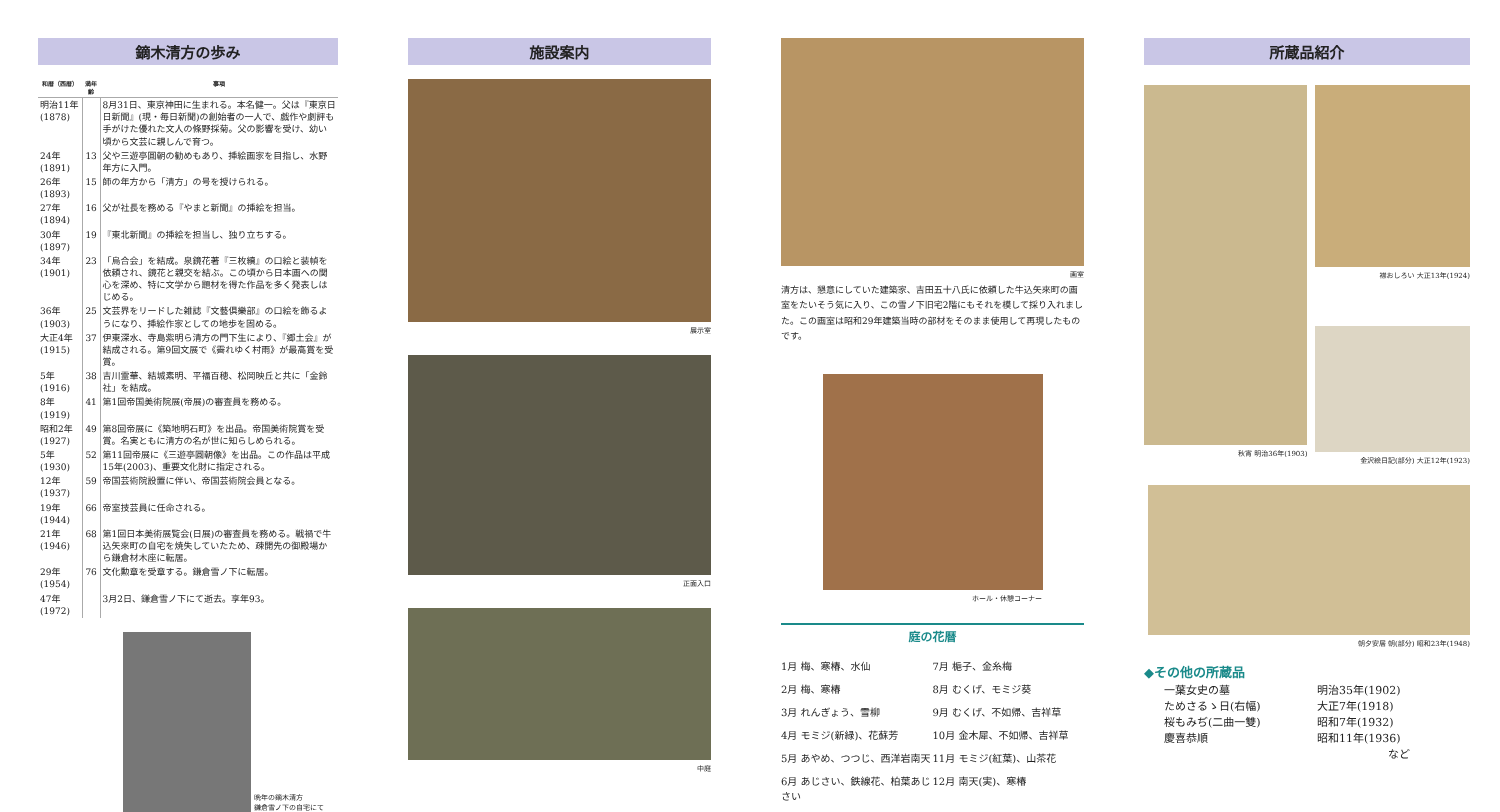鏑木清方の歩み
| 和暦（西暦） | 満年齢 | 事項 |
| --- | --- | --- |
| 明治11年(1878) | | 8月31日、東京神田に生まれる。本名健一。父は『東京日日新聞』(現・毎日新聞)の創始者の一人で、戯作や劇評も手がけた優れた文人の條野採菊。父の影響を受け、幼い頃から文芸に親しんで育つ。 |
| 24年(1891) | 13 | 父や三遊亭圓朝の勧めもあり、挿絵画家を目指し、水野年方に入門。 |
| 26年(1893) | 15 | 師の年方から「清方」の号を授けられる。 |
| 27年(1894) | 16 | 父が社長を務める『やまと新聞』の挿絵を担当。 |
| 30年(1897) | 19 | 『東北新聞』の挿絵を担当し、独り立ちする。 |
| 34年(1901) | 23 | 「烏合会」を結成。泉鏡花著『三枚續』の口絵と装幀を依頼され、鏡花と親交を結ぶ。この頃から日本画への関心を深め、特に文学から題材を得た作品を多く発表しはじめる。 |
| 36年(1903) | 25 | 文芸界をリードした雑誌『文藝倶樂部』の口絵を飾るようになり、挿絵作家としての地歩を固める。 |
| 大正4年(1915) | 37 | 伊東深水、寺島紫明ら清方の門下生により、『郷土会』が結成される。第9回文展で《霽れゆく村雨》が最高賞を受賞。 |
| 5年(1916) | 38 | 吉川霊華、結城素明、平福百穂、松岡映丘と共に「金鈴社」を結成。 |
| 8年(1919) | 41 | 第1回帝国美術院展(帝展)の審査員を務める。 |
| 昭和2年(1927) | 49 | 第8回帝展に《築地明石町》を出品。帝国美術院賞を受賞。名実ともに清方の名が世に知らしめられる。 |
| 5年(1930) | 52 | 第11回帝展に《三遊亭圓朝像》を出品。この作品は平成15年(2003)、重要文化財に指定される。 |
| 12年(1937) | 59 | 帝国芸術院設置に伴い、帝国芸術院会員となる。 |
| 19年(1944) | 66 | 帝室技芸員に任命される。 |
| 21年(1946) | 68 | 第1回日本美術展覧会(日展)の審査員を務める。戦禍で牛込矢來町の自宅を焼失していたため、疎開先の御殿場から鎌倉材木座に転居。 |
| 29年(1954) | 76 | 文化勲章を受章する。鎌倉雪ノ下に転居。 |
| 47年(1972) | | 3月2日、鎌倉雪ノ下にて逝去。享年93。 |
晩年の鏑木清方
鎌倉雪ノ下の自宅にて
施設案内
展示室
正面入口
中庭
画室
清方は、懇意にしていた建築家、吉田五十八氏に依頼した牛込矢來町の画室をたいそう気に入り、この雪ノ下旧宅2階にもそれを模して採り入れました。この画室は昭和29年建築当時の部材をそのまま使用して再現したものです。
ホール・休憩コーナー
庭の花暦
1月 梅、寒椿、水仙
7月 梔子、金糸梅
2月 梅、寒椿
8月 むくげ、モミジ葵
3月 れんぎょう、雪柳
9月 むくげ、不如帰、吉祥草
4月 モミジ(新緑)、花蘇芳
10月 金木犀、不如帰、吉祥草
5月 あやめ、つつじ、西洋岩南天
11月 モミジ(紅葉)、山茶花
6月 あじさい、鉄線花、柏葉あじさい
12月 南天(実)、寒椿
所蔵品紹介
秋宵 明治36年(1903) 襟おしろい 大正13年(1924)
金沢絵日記(部分) 大正12年(1923)
朝夕安居 朝(部分) 昭和23年(1948)
◆その他の所蔵品
一葉女史の墓
明治35年(1902)
ためさるゝ日(右幅)
大正7年(1918)
桜もみぢ(二曲一雙)
昭和7年(1932)
慶喜恭順
昭和11年(1936)
など